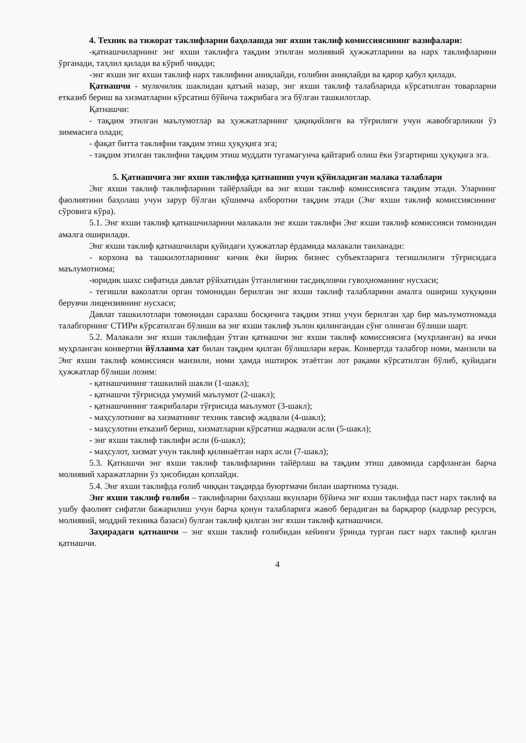4. Техник ва тижорат таклифларни баҳолашда энг яхши таклиф комиссиясининг вазифалари:
-қатнашчиларнинг энг яхши таклифга тақдим этилган молиявий ҳужжатларини ва нарх таклифларини ўрганади, таҳлил қилади ва кўриб чиқади;
-энг яхши энг яхши таклиф нарх таклифини аниқлайди, ғолибни аниқлайди ва қарор қабул қилади.
Қатнашчи - мулкчилик шаклидан қатъий назар, энг яхши таклиф талабларида кўрсатилган товарларни етказиб бериш ва хизматларни кўрсатиш бўйича тажрибага эга бўлган ташкилотлар.
Қатнашчи:
- тақдим этилган маълумотлар ва ҳужжатларнинг ҳақиқийлиги ва тўғрилиги учун жавобгарликни ўз зиммасига олади;
- фақат битта таклифни тақдим этиш ҳуқуқига эга;
- тақдим этилган таклифни тақдим этиш муддати тугамагунча қайтариб олиш ёки ўзгартириш ҳуқуқига эга.
5. Қатнашчига энг яхши таклифда қатнашиш учун қўйиладиган малака талаблари
Энг яхши таклиф таклифларини тайёрлайди ва энг яхши таклиф комиссиясига тақдим этади. Уларнинг фаолиятини баҳолаш учун зарур бўлган қўшимча ахборотни тақдим этади (Энг яхши таклиф комиссиясининг сўровига кўра).
5.1. Энг яхши таклиф қатнашчиларини малакали энг яхши таклифи Энг яхши таклиф комиссияси томонидан амалга оширилади.
Энг яхши таклиф қатнашчилари қуйидаги ҳужжатлар ёрдамида малакали танланади:
- корхона ва ташкилотларининг кичик ёки йирик бизнес субъектларига тегишлилиги тўғрисидага маълумотнома;
-юридик шахс сифатида давлат рўйхатидан ўтганлигини тасдиқловчи гувоҳноманинг нусхаси;
- тегишли ваколатли орган томонидан берилган энг яхши таклиф талабларини амалга ошириш хуқуқини берувчи лицензиянинг нусхаси;
Давлат ташкилотлари томонидан саралаш босқичига тақдим этиш учун берилган ҳар бир маълумотномада талабгорнинг СТИРи кўрсатилган бўлиши ва энг яхши таклиф эълон қилингандан сўнг олинган бўлиши шарт.
5.2. Малакали энг яхши таклифдан ўтган қатнашчи энг яхши таклиф комиссиясига (мухрланган) ва ички муҳрланган конвертни йўлланма хат билан тақдим қилган бўлишлари керак. Конвертда талабгор номи, манзили ва Энг яхши таклиф комиссияси манзили, номи ҳамда иштирок этаётган лот рақами кўрсатилган бўлиб, қуйидаги ҳужжатлар бўлиши лозим:
- қатнашчининг ташкилий шакли (1-шакл);
- қатнашчи тўғрисида умумий маълумот (2-шакл);
- қатнашчининг тажрибалари тўғрисида маълумот (3-шакл);
- маҳсулотнинг ва хизматнинг техник тавсиф жадвали (4-шакл);
- маҳсулотни етказиб бериш, хизматларни кўрсатиш жадвали асли (5-шакл);
- энг яхши таклиф таклифи асли (6-шакл);
- маҳсулот, хизмат учун таклиф қилинаётган нарх асли (7-шакл);
5.3. Қатнашчи энг яхши таклиф таклифларини тайёрлаш ва тақдим этиш давомида сарфланган барча молиявий харажатларни ўз ҳисобидан қоплайди.
5.4. Энг яхши таклифда ғолиб чиққан тақдирда буюртмачи билан шартнома тузади.
Энг яхши таклиф ғолиби – таклифларни баҳолаш якунлари бўйича энг яхши таклифда паст нарх таклиф ва ушбу фаолият сифатли бажарилиш учун барча қонун талабларига жавоб берадиган ва барқарор (кадрлар ресурси, молиявий, моддий техника базаси) булган таклиф қилган энг яхши таклиф қатнашчиси.
Заҳирадаги қатнашчи – энг яхши таклиф ғолибидан кейинги ўринда турган паст нарх таклиф қилган қатнашчи.
4